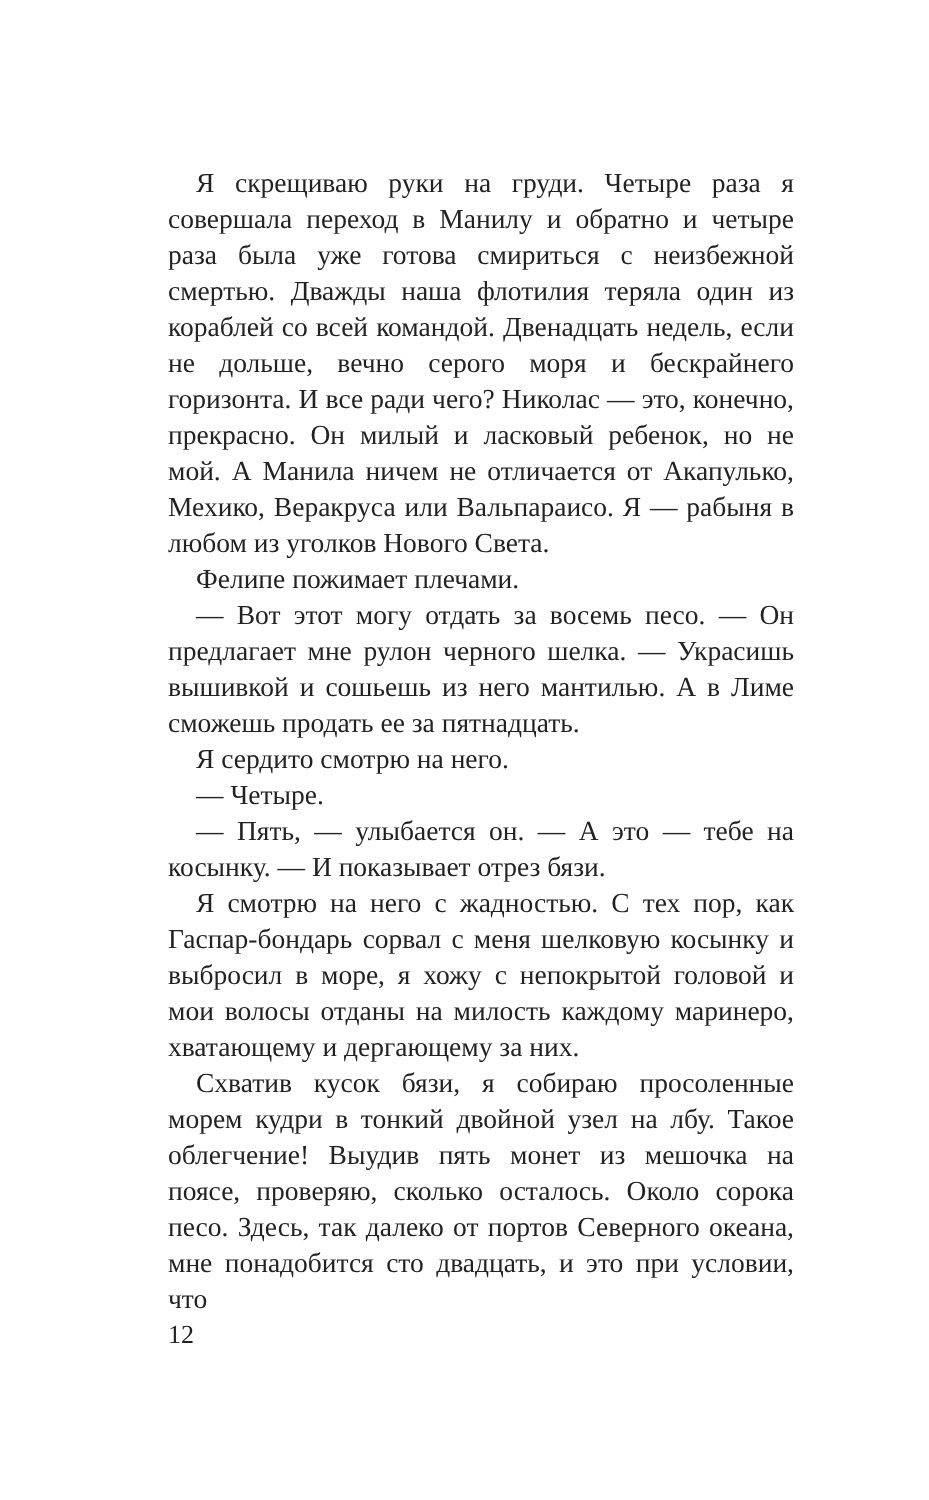Я скрещиваю руки на груди. Четыре раза я совершала переход в Манилу и обратно и четыре раза была уже готова смириться с неизбежной смертью. Дважды наша флотилия теряла один из кораблей со всей командой. Двенадцать недель, если не дольше, вечно серого моря и бескрайнего горизонта. И все ради чего? Николас — это, конечно, прекрасно. Он милый и ласковый ребенок, но не мой. А Манила ничем не отличается от Акапулько, Мехико, Веракруса или Вальпараисо. Я — рабыня в любом из уголков Нового Света.
Фелипе пожимает плечами.
— Вот этот могу отдать за восемь песо. — Он предлагает мне рулон черного шелка. — Украсишь вышивкой и сошьешь из него мантилью. А в Лиме сможешь продать ее за пятнадцать.
Я сердито смотрю на него.
— Четыре.
— Пять, — улыбается он. — А это — тебе на косынку. — И показывает отрез бязи.
Я смотрю на него с жадностью. С тех пор, как Гаспар-бондарь сорвал с меня шелковую косынку и выбросил в море, я хожу с непокрытой головой и мои волосы отданы на милость каждому маринеро, хватающему и дергающему за них.
Схватив кусок бязи, я собираю просоленные морем кудри в тонкий двойной узел на лбу. Такое облегчение! Выудив пять монет из мешочка на поясе, проверяю, сколько осталось. Около сорока песо. Здесь, так далеко от портов Северного океана, мне понадобится сто двадцать, и это при условии, что
12